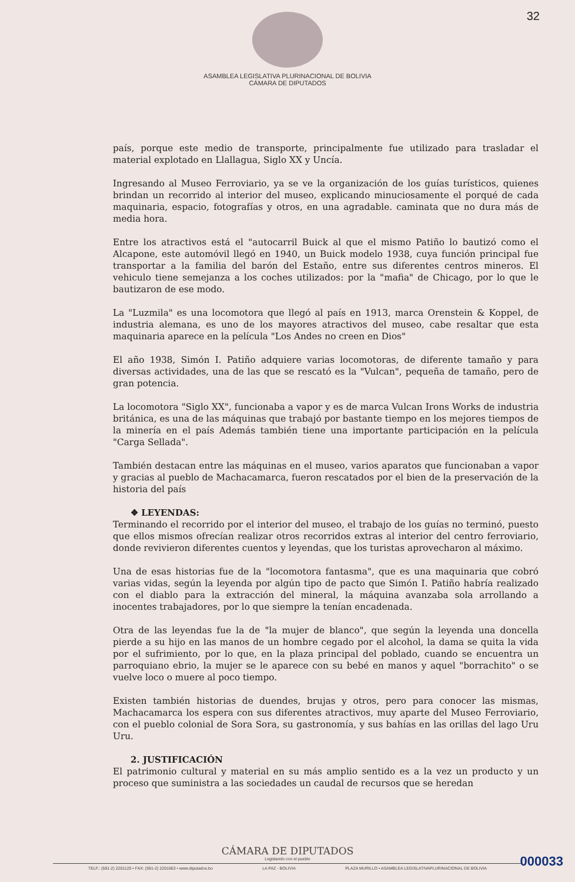32
ASAMBLEA LEGISLATIVA PLURINACIONAL DE BOLIVIA
CÁMARA DE DIPUTADOS
país, porque este medio de transporte, principalmente fue utilizado para trasladar el material explotado en Llallagua, Siglo XX y Uncía.
Ingresando al Museo Ferroviario, ya se ve la organización de los guías turísticos, quienes brindan un recorrido al interior del museo, explicando minuciosamente el porqué de cada maquinaria, espacio, fotografías y otros, en una agradable. caminata que no dura más de media hora.
Entre los atractivos está el "autocarril Buick al que el mismo Patiño lo bautizó como el Alcapone, este automóvil llegó en 1940, un Buick modelo 1938, cuya función principal fue transportar a la familia del barón del Estaño, entre sus diferentes centros mineros. El vehiculo tiene semejanza a los coches utilizados: por la "mafia" de Chicago, por lo que le bautizaron de ese modo.
La "Luzmila" es una locomotora que llegó al país en 1913, marca Orenstein & Koppel, de industria alemana, es uno de los mayores atractivos del museo, cabe resaltar que esta maquinaria aparece en la película "Los Andes no creen en Dios"
El año 1938, Simón I. Patiño adquiere varias locomotoras, de diferente tamaño y para diversas actividades, una de las que se rescató es la "Vulcan", pequeña de tamaño, pero de gran potencia.
La locomotora "Siglo XX", funcionaba a vapor y es de marca Vulcan Irons Works de industria británica, es una de las máquinas que trabajó por bastante tiempo en los mejores tiempos de la minería en el país Además también tiene una importante participación en la película "Carga Sellada".
También destacan entre las máquinas en el museo, varios aparatos que funcionaban a vapor y gracias al pueblo de Machacamarca, fueron rescatados por el bien de la preservación de la historia del país
❖ LEYENDAS:
Terminando el recorrido por el interior del museo, el trabajo de los guías no terminó, puesto que ellos mismos ofrecían realizar otros recorridos extras al interior del centro ferroviario, donde revivieron diferentes cuentos y leyendas, que los turistas aprovecharon al máximo.
Una de esas historias fue de la "locomotora fantasma", que es una maquinaria que cobró varias vidas, según la leyenda por algún tipo de pacto que Simón I. Patiño habría realizado con el diablo para la extracción del mineral, la máquina avanzaba sola arrollando a inocentes trabajadores, por lo que siempre la tenían encadenada.
Otra de las leyendas fue la de "la mujer de blanco", que según la leyenda una doncella pierde a su hijo en las manos de un hombre cegado por el alcohol, la dama se quita la vida por el sufrimiento, por lo que, en la plaza principal del poblado, cuando se encuentra un parroquiano ebrio, la mujer se le aparece con su bebé en manos y aquel "borrachito" o se vuelve loco o muere al poco tiempo.
Existen también historias de duendes, brujas y otros, pero para conocer las mismas, Machacamarca los espera con sus diferentes atractivos, muy aparte del Museo Ferroviario, con el pueblo colonial de Sora Sora, su gastronomía, y sus bahías en las orillas del lago Uru Uru.
2. JUSTIFICACIÓN
El patrimonio cultural y material en su más amplio sentido es a la vez un producto y un proceso que suministra a las sociedades un caudal de recursos que se heredan
CÁMARA DE DIPUTADOS
Legislando con el pueblo
TELF.: (591-2) 2201120 • FAX: (591-2) 2201663 • www.diputados.bo LA PAZ - BOLIVIA PLAZA MURILLO • ASAMBLEA LEGISLATIVAPLURINACIONAL DE BOLIVIA
000033